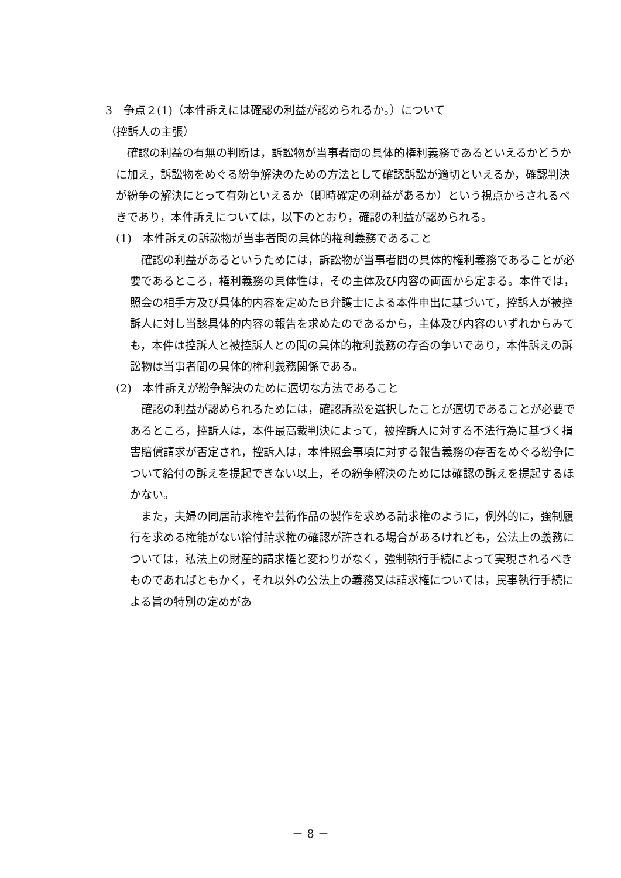3　争点２(1)（本件訴えには確認の利益が認められるか。）について
（控訴人の主張）
　確認の利益の有無の判断は，訴訟物が当事者間の具体的権利義務であるといえるかどうかに加え，訴訟物をめぐる紛争解決のための方法として確認訴訟が適切といえるか，確認判決が紛争の解決にとって有効といえるか（即時確定の利益があるか）という視点からされるべきであり，本件訴えについては，以下のとおり，確認の利益が認められる。
(1)　本件訴えの訴訟物が当事者間の具体的権利義務であること
　確認の利益があるというためには，訴訟物が当事者間の具体的権利義務であることが必要であるところ，権利義務の具体性は，その主体及び内容の両面から定まる。本件では，照会の相手方及び具体的内容を定めたＢ弁護士による本件申出に基づいて，控訴人が被控訴人に対し当該具体的内容の報告を求めたのであるから，主体及び内容のいずれからみても，本件は控訴人と被控訴人との間の具体的権利義務の存否の争いであり，本件訴えの訴訟物は当事者間の具体的権利義務関係である。
(2)　本件訴えが紛争解決のために適切な方法であること
　確認の利益が認められるためには，確認訴訟を選択したことが適切であることが必要であるところ，控訴人は，本件最高裁判決によって，被控訴人に対する不法行為に基づく損害賠償請求が否定され，控訴人は，本件照会事項に対する報告義務の存否をめぐる紛争について給付の訴えを提起できない以上，その紛争解決のためには確認の訴えを提起するほかない。
　また，夫婦の同居請求権や芸術作品の製作を求める請求権のように，例外的に，強制履行を求める権能がない給付請求権の確認が許される場合があるけれども，公法上の義務については，私法上の財産的請求権と変わりがなく，強制執行手続によって実現されるべきものであればともかく，それ以外の公法上の義務又は請求権については，民事執行手続による旨の特別の定めがあ
－ 8 －